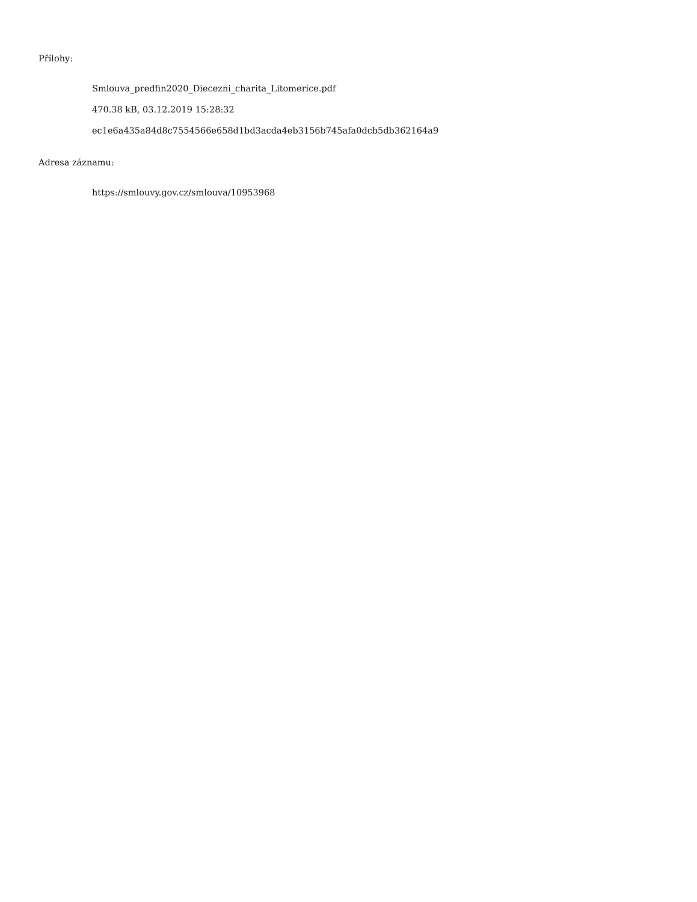Přílohy:
Smlouva_predfin2020_Diecezni_charita_Litomerice.pdf
470.38 kB, 03.12.2019 15:28:32
ec1e6a435a84d8c7554566e658d1bd3acda4eb3156b745afa0dcb5db362164a9
Adresa záznamu:
https://smlouvy.gov.cz/smlouva/10953968